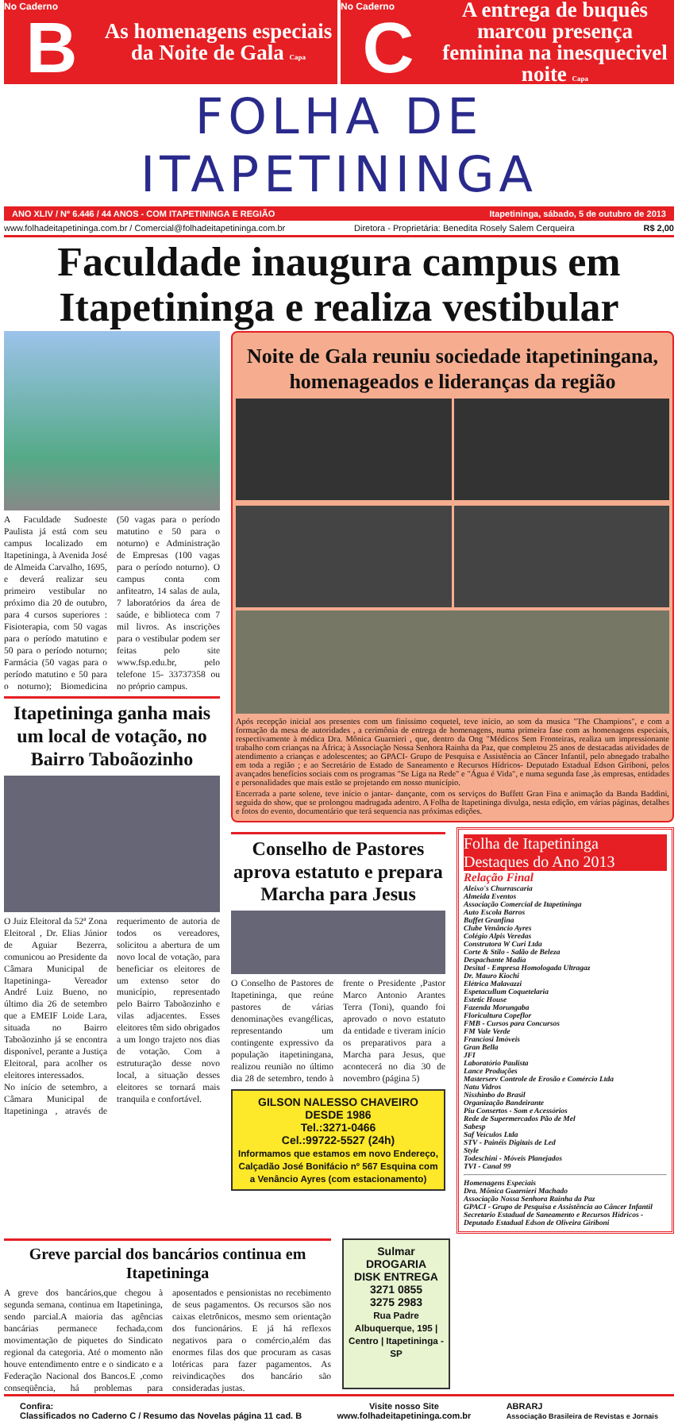No Caderno
B
As homenagens especiais da Noite de Gala Capa
No Caderno
C
A entrega de buquês marcou presença feminina na inesquecivel noite Capa
FOLHA DE ITAPETININGA
ANO XLIV / Nº 6.446 / 44 ANOS - COM ITAPETININGA E REGIÃO Itapetininga, sábado, 5 de outubro de 2013
www.folhadeitapetininga.com.br / Comercial@folhadeitapetininga.com.br Diretora - Proprietária: Benedita Rosely Salem Cerqueira R$ 2,00
Faculdade inaugura campus em Itapetininga e realiza vestibular
A Faculdade Sudoeste Paulista já está com seu campus localizado em Itapetininga, à Avenida José de Almeida Carvalho, 1695, e deverá realizar seu primeiro vestibular no próximo dia 20 de outubro, para 4 cursos superiores : Fisioterapia, com 50 vagas para o período matutino e 50 para o período noturno; Farmácia (50 vagas para o período matutino e 50 para o noturno); Biomedicina (50 vagas para o período matutino e 50 para o noturno) e Administração de Empresas (100 vagas para o período noturno). O campus conta com anfiteatro, 14 salas de aula, 7 laboratórios da área de saúde, e biblioteca com 7 mil livros. As inscrições para o vestibular podem ser feitas pelo site www.fsp.edu.br, pelo telefone 15- 33737358 ou no próprio campus.
Itapetininga ganha mais um local de votação, no Bairro Taboãozinho
O Juiz Eleitoral da 52ª Zona Eleitoral , Dr. Elias Júnior de Aguiar Bezerra, comunicou ao Presidente da Câmara Municipal de Itapetininga- Vereador André Luiz Bueno, no último dia 26 de setembro que a EMEIF Loide Lara, situada no Bairro Taboãozinho já se encontra disponível, perante a Justiça Eleitoral, para acolher os eleitores interessados.
No início de setembro, a Câmara Municipal de Itapetininga , através de requerimento de autoria de todos os vereadores, solicitou a abertura de um novo local de votação, para beneficiar os eleitores de um extenso setor do município, representado pelo Bairro Taboãozinho e vilas adjacentes. Esses eleitores têm sido obrigados a um longo trajeto nos dias de votação. Com a estruturação desse novo local, a situação desses eleitores se tornará mais tranquila e confortável.
Noite de Gala reuniu sociedade itapetiningana, homenageados e lideranças da região
Após recepção inicial aos presentes com um finíssimo coquetel, teve início, ao som da musica "The Champions", e com a formação da mesa de autoridades , a cerimônia de entrega de homenagens, numa primeira fase com as homenagens especiais, respectivamente à médica Dra. Mônica Guarnieri , que, dentro da Ong "Médicos Sem Fronteiras, realiza um impressionante trabalho com crianças na África; à Associação Nossa Senhora Rainha da Paz, que completou 25 anos de destacadas atividades de atendimento a crianças e adolescentes; ao GPACI- Grupo de Pesquisa e Assistência ao Câncer Infantil, pelo abnegado trabalho em toda a região ; e ao Secretário de Estado de Saneamento e Recursos Hídricos- Deputado Estadual Edson Giriboni, pelos avançados benefícios sociais com os programas "Se Liga na Rede" e "Água é Vida", e numa segunda fase ,às empresas, entidades e personalidades que mais estão se projetando em nosso município.
Encerrada a parte solene, teve início o jantar- dançante, com os serviços do Buffett Gran Fina e animação da Banda Baddini, seguida do show, que se prolongou madrugada adentro. A Folha de Itapetininga divulga, nesta edição, em várias páginas, detalhes e fotos do evento, documentário que terá sequencia nas próximas edições.
Conselho de Pastores aprova estatuto e prepara Marcha para Jesus
O Conselho de Pastores de Itapetininga, que reúne pastores de várias denominações evangélicas, representando um contingente expressivo da população itapetiningana, realizou reunião no último dia 28 de setembro, tendo à frente o Presidente ,Pastor Marco Antonio Arantes Terra (Toni), quando foi aprovado o novo estatuto da entidade e tiveram início os preparativos para a Marcha para Jesus, que acontecerá no dia 30 de novembro (página 5)
GILSON NALESSO CHAVEIRO
DESDE 1986
Tel.:3271-0466
Cel.:99722-5527 (24h)
Informamos que estamos em novo Endereço, Calçadão José Bonifácio nº 567 Esquina com a Venâncio Ayres (com estacionamento)
Folha de Itapetininga
Destaques do Ano 2013
Relação Final
Aleixo's Churrascaria
Almeida Eventos
Associação Comercial de Itapetininga
Auto Escola Barros
Buffet Granfina
Clube Venâncio Ayres
Colégio Alpis Veredas
Construtora W Curi Ltda
Corte & Stilo - Salão de Beleza
Despachante Madia
Desital - Empresa Homologada Ultragaz
Dr. Mauro Kiochi
Elétrica Malavazzi
Espetacullum Coquetelaria
Estetic House
Fazenda Morungaba
Floricultura Copeflor
FMB - Cursos para Concursos
FM Vale Verde
Franciosi Imóveis
Gran Bella
JFI
Laboratório Paulista
Lance Produções
Masterserv Controle de Erosão e Comércio Ltda
Natu Vidros
Nisshinbo do Brasil
Organização Bandeirante
Piu Consertos - Som e Acessórios
Rede de Supermercados Pão de Mel
Sabesp
Saf Veículos Ltda
STV - Painéis Digitais de Led
Style
Todeschini - Móveis Planejados
TVI - Canal 99
Homenagens Especiais
Dra. Mônica Guarnieri Machado
Associação Nossa Senhora Rainha da Paz
GPACI - Grupo de Pesquisa e Assistência ao Câncer Infantil
Secretario Estadual de Saneamento e Recursos Hídricos - Deputado Estadual Edson de Oliveira Giriboni
Greve parcial dos bancários continua em Itapetininga
A greve dos bancários,que chegou à segunda semana, continua em Itapetininga, sendo parcial.A maioria das agências bancárias permanece fechada,com movimentação de piquetes do Sindicato regional da categoria. Até o momento não houve entendimento entre e o sindicato e a Federação Nacional dos Bancos.E ,como conseqüência, há problemas para aposentados e pensionistas no recebimento de seus pagamentos. Os recursos são nos caixas eletrônicos, mesmo sem orientação dos funcionários. E já há reflexos negativos para o comércio,além das enormes filas dos que procuram as casas lotéricas para fazer pagamentos. As reivindicações dos bancário são consideradas justas.
Sulmar
DROGARIA
DISK ENTREGA
3271 0855
3275 2983
Rua Padre Albuquerque, 195 | Centro | Itapetininga - SP
Confira:
Classificados no Caderno C / Resumo das Novelas página 11 cad. B Visite nosso Site
www.folhadeitapetininga.com.br ABRARJ
Associação Brasileira de Revistas e Jornais